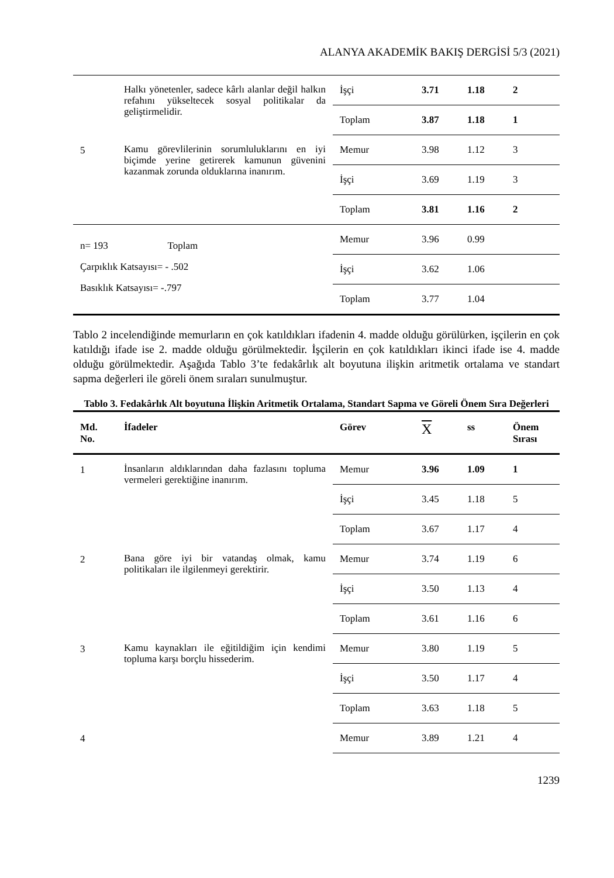ALANYA AKADEMİK BAKIŞ DERGİSİ 5/3 (2021)
| | Halkı yönetenler, sadece kârlı alanlar değil halkın refahını yükseltecek sosyal politikalar da geliştirmelidir. | İşçi | 3.71 | 1.18 | 2 |
| | | Toplam | 3.87 | 1.18 | 1 |
| 5 | Kamu görevlilerinin sorumluluklarını en iyi biçimde yerine getirerek kamunun güvenini kazanmak zorunda olduklarına inanırım. | Memur | 3.98 | 1.12 | 3 |
| | | İşçi | 3.69 | 1.19 | 3 |
| | | Toplam | 3.81 | 1.16 | 2 |
| n= 193 Toplam Çarpıklık Katsayısı= - .502 Basıklık Katsayısı= -.797 | | Memur | 3.96 | 0.99 | |
| | | İşçi | 3.62 | 1.06 | |
| | | Toplam | 3.77 | 1.04 | |
Tablo 2 incelendiğinde memurların en çok katıldıkları ifadenin 4. madde olduğu görülürken, işçilerin en çok katıldığı ifade ise 2. madde olduğu görülmektedir. İşçilerin en çok katıldıkları ikinci ifade ise 4. madde olduğu görülmektedir. Aşağıda Tablo 3’te fedakârlık alt boyutuna ilişkin aritmetik ortalama ve standart sapma değerleri ile göreli önem sıraları sunulmuştur.
Tablo 3. Fedakârlık Alt boyutuna İlişkin Aritmetik Ortalama, Standart Sapma ve Göreli Önem Sıra Değerleri
| Md. No. | İfadeler | Görev | X | ss | Önem Sırası |
| --- | --- | --- | --- | --- | --- |
| 1 | İnsanların aldıklarından daha fazlasını topluma vermeleri gerektiğine inanırım. | Memur | 3.96 | 1.09 | 1 |
| | | İşçi | 3.45 | 1.18 | 5 |
| | | Toplam | 3.67 | 1.17 | 4 |
| 2 | Bana göre iyi bir vatandaş olmak, kamu politikaları ile ilgilenmeyi gerektirir. | Memur | 3.74 | 1.19 | 6 |
| | | İşçi | 3.50 | 1.13 | 4 |
| | | Toplam | 3.61 | 1.16 | 6 |
| 3 | Kamu kaynakları ile eğitildiğim için kendimi topluma karşı borçlu hissederim. | Memur | 3.80 | 1.19 | 5 |
| | | İşçi | 3.50 | 1.17 | 4 |
| | | Toplam | 3.63 | 1.18 | 5 |
| 4 | | Memur | 3.89 | 1.21 | 4 |
1239